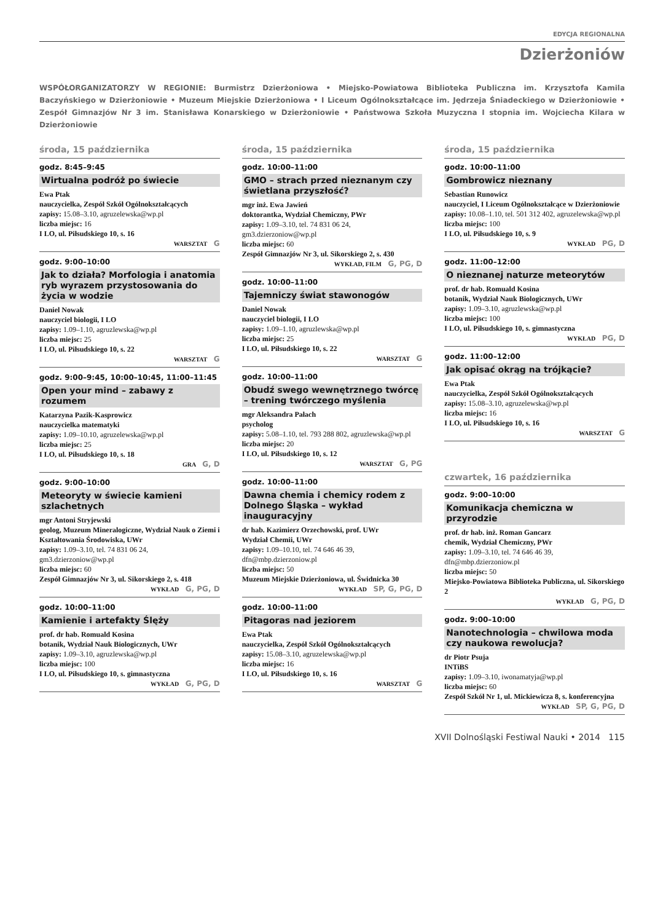EDYCJA REGIONALNA
Dzierżoniów
WSPÓŁORGANIZATORZY W REGIONIE: Burmistrz Dzierżoniowa • Miejsko-Powiatowa Biblioteka Publiczna im. Krzysztofa Kamila Baczyńskiego w Dzierżoniowie • Muzeum Miejskie Dzierżoniowa • I Liceum Ogólnokształcące im. Jędrzeja Śniadeckiego w Dzierżoniowie • Zespół Gimnazjów Nr 3 im. Stanisława Konarskiego w Dzierżoniowie • Państwowa Szkoła Muzyczna I stopnia im. Wojciecha Kilara w Dzierżoniowie
środa, 15 października
godz. 8:45–9:45
Wirtualna podróż po świecie
Ewa Ptak
nauczycielka, Zespół Szkół Ogólnokształcących
zapisy: 15.08–3.10, agruzelewska@wp.pl
liczba miejsc: 16
I LO, ul. Piłsudskiego 10, s. 16
WARSZTAT G
godz. 9:00–10:00
Jak to działa? Morfologia i anatomia ryb wyrazem przystosowania do życia w wodzie
Daniel Nowak
nauczyciel biologii, I LO
zapisy: 1.09–1.10, agruzlewska@wp.pl
liczba miejsc: 25
I LO, ul. Piłsudskiego 10, s. 22
WARSZTAT G
godz. 9:00–9:45, 10:00–10:45, 11:00–11:45
Open your mind – zabawy z rozumem
Katarzyna Pazik-Kasprowicz
nauczycielka matematyki
zapisy: 1.09–10.10, agruzelewska@wp.pl
liczba miejsc: 25
I LO, ul. Piłsudskiego 10, s. 18
GRA G, D
godz. 9:00–10:00
Meteoryty w świecie kamieni szlachetnych
mgr Antoni Stryjewski
geolog, Muzeum Mineralogiczne, Wydział Nauk o Ziemi i Kształtowania Środowiska, UWr
zapisy: 1.09–3.10, tel. 74 831 06 24, gm3.dzierzoniow@wp.pl
liczba miejsc: 60
Zespół Gimnazjów Nr 3, ul. Sikorskiego 2, s. 418
WYKŁAD G, PG, D
godz. 10:00–11:00
Kamienie i artefakty Ślęży
prof. dr hab. Romuald Kosina
botanik, Wydział Nauk Biologicznych, UWr
zapisy: 1.09–3.10, agruzlewska@wp.pl
liczba miejsc: 100
I LO, ul. Piłsudskiego 10, s. gimnastyczna
WYKŁAD G, PG, D
środa, 15 października
godz. 10:00–11:00
GMO – strach przed nieznanym czy świetlana przyszłość?
mgr inż. Ewa Jawień
doktorantka, Wydział Chemiczny, PWr
zapisy: 1.09–3.10, tel. 74 831 06 24, gm3.dzierzoniow@wp.pl
liczba miejsc: 60
Zespół Gimnazjów Nr 3, ul. Sikorskiego 2, s. 430
WYKŁAD, FILM G, PG, D
godz. 10:00–11:00
Tajemniczy świat stawonogów
Daniel Nowak
nauczyciel biologii, I LO
zapisy: 1.09–1.10, agruzlewska@wp.pl
liczba miejsc: 25
I LO, ul. Piłsudskiego 10, s. 22
WARSZTAT G
godz. 10:00–11:00
Obudź swego wewnętrznego twórcę – trening twórczego myślenia
mgr Aleksandra Pałach
psycholog
zapisy: 5.08–1.10, tel. 793 288 802, agruzlewska@wp.pl
liczba miejsc: 20
I LO, ul. Piłsudskiego 10, s. 12
WARSZTAT G, PG
godz. 10:00–11:00
Dawna chemia i chemicy rodem z Dolnego Śląska – wykład inauguracyjny
dr hab. Kazimierz Orzechowski, prof. UWr
Wydział Chemii, UWr
zapisy: 1.09–10.10, tel. 74 646 46 39, dfn@mbp.dzierzoniow.pl
liczba miejsc: 50
Muzeum Miejskie Dzierżoniowa, ul. Świdnicka 30
WYKŁAD SP, G, PG, D
godz. 10:00–11:00
Pitagoras nad jeziorem
Ewa Ptak
nauczycielka, Zespół Szkół Ogólnokształcących
zapisy: 15.08–3.10, agruzelewska@wp.pl
liczba miejsc: 16
I LO, ul. Piłsudskiego 10, s. 16
WARSZTAT G
środa, 15 października
godz. 10:00–11:00
Gombrowicz nieznany
Sebastian Runowicz
nauczyciel, I Liceum Ogólnokształcące w Dzierżoniowie
zapisy: 10.08–1.10, tel. 501 312 402, agruzelewska@wp.pl
liczba miejsc: 100
I LO, ul. Piłsudskiego 10, s. 9
WYKŁAD PG, D
godz. 11:00–12:00
O nieznanej naturze meteorytów
prof. dr hab. Romuald Kosina
botanik, Wydział Nauk Biologicznych, UWr
zapisy: 1.09–3.10, agruzlewska@wp.pl
liczba miejsc: 100
I LO, ul. Piłsudskiego 10, s. gimnastyczna
WYKŁAD PG, D
godz. 11:00–12:00
Jak opisać okrąg na trójkącie?
Ewa Ptak
nauczycielka, Zespół Szkół Ogólnokształcących
zapisy: 15.08–3.10, agruzelewska@wp.pl
liczba miejsc: 16
I LO, ul. Piłsudskiego 10, s. 16
WARSZTAT G
czwartek, 16 października
godz. 9:00–10:00
Komunikacja chemiczna w przyrodzie
prof. dr hab. inż. Roman Gancarz
chemik, Wydział Chemiczny, PWr
zapisy: 1.09–3.10, tel. 74 646 46 39, dfn@mbp.dzierzoniow.pl
liczba miejsc: 50
Miejsko-Powiatowa Biblioteka Publiczna, ul. Sikorskiego 2
WYKŁAD G, PG, D
godz. 9:00–10:00
Nanotechnologia – chwilowa moda czy naukowa rewolucja?
dr Piotr Psuja
INTiBS
zapisy: 1.09–3.10, iwonamatyja@wp.pl
liczba miejsc: 60
Zespół Szkół Nr 1, ul. Mickiewicza 8, s. konferencyjna
WYKŁAD SP, G, PG, D
XVII Dolnośląski Festiwal Nauki • 2014 115